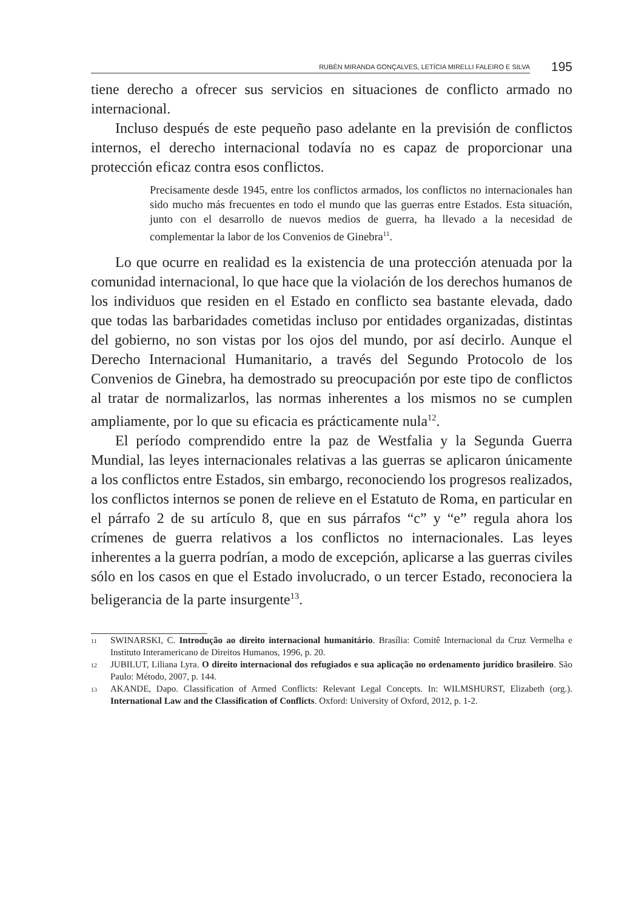RUBÉN MIRANDA GONÇALVES, LETÍCIA MIRELLI FALEIRO E SILVA
195
tiene derecho a ofrecer sus servicios en situaciones de conflicto armado no internacional.
Incluso después de este pequeño paso adelante en la previsión de conflictos internos, el derecho internacional todavía no es capaz de proporcionar una protección eficaz contra esos conflictos.
Precisamente desde 1945, entre los conflictos armados, los conflictos no internacionales han sido mucho más frecuentes en todo el mundo que las guerras entre Estados. Esta situación, junto con el desarrollo de nuevos medios de guerra, ha llevado a la necesidad de complementar la labor de los Convenios de Ginebra<sup>11</sup>.
Lo que ocurre en realidad es la existencia de una protección atenuada por la comunidad internacional, lo que hace que la violación de los derechos humanos de los individuos que residen en el Estado en conflicto sea bastante elevada, dado que todas las barbaridades cometidas incluso por entidades organizadas, distintas del gobierno, no son vistas por los ojos del mundo, por así decirlo. Aunque el Derecho Internacional Humanitario, a través del Segundo Protocolo de los Convenios de Ginebra, ha demostrado su preocupación por este tipo de conflictos al tratar de normalizarlos, las normas inherentes a los mismos no se cumplen ampliamente, por lo que su eficacia es prácticamente nula<sup>12</sup>.
El período comprendido entre la paz de Westfalia y la Segunda Guerra Mundial, las leyes internacionales relativas a las guerras se aplicaron únicamente a los conflictos entre Estados, sin embargo, reconociendo los progresos realizados, los conflictos internos se ponen de relieve en el Estatuto de Roma, en particular en el párrafo 2 de su artículo 8, que en sus párrafos “c” y “e” regula ahora los crímenes de guerra relativos a los conflictos no internacionales. Las leyes inherentes a la guerra podrían, a modo de excepción, aplicarse a las guerras civiles sólo en los casos en que el Estado involucrado, o un tercer Estado, reconociera la beligerancia de la parte insurgente<sup>13</sup>.
11
SWINARSKI, C. Introdução ao direito internacional humanitário. Brasília: Comitê Internacional da Cruz Vermelha e Instituto Interamericano de Direitos Humanos, 1996, p. 20.
12
JUBILUT, Liliana Lyra. O direito internacional dos refugiados e sua aplicação no ordenamento jurídico brasileiro. São Paulo: Método, 2007, p. 144.
13
AKANDE, Dapo. Classification of Armed Conflicts: Relevant Legal Concepts. In: WILMSHURST, Elizabeth (org.). International Law and the Classification of Conflicts. Oxford: University of Oxford, 2012, p. 1-2.